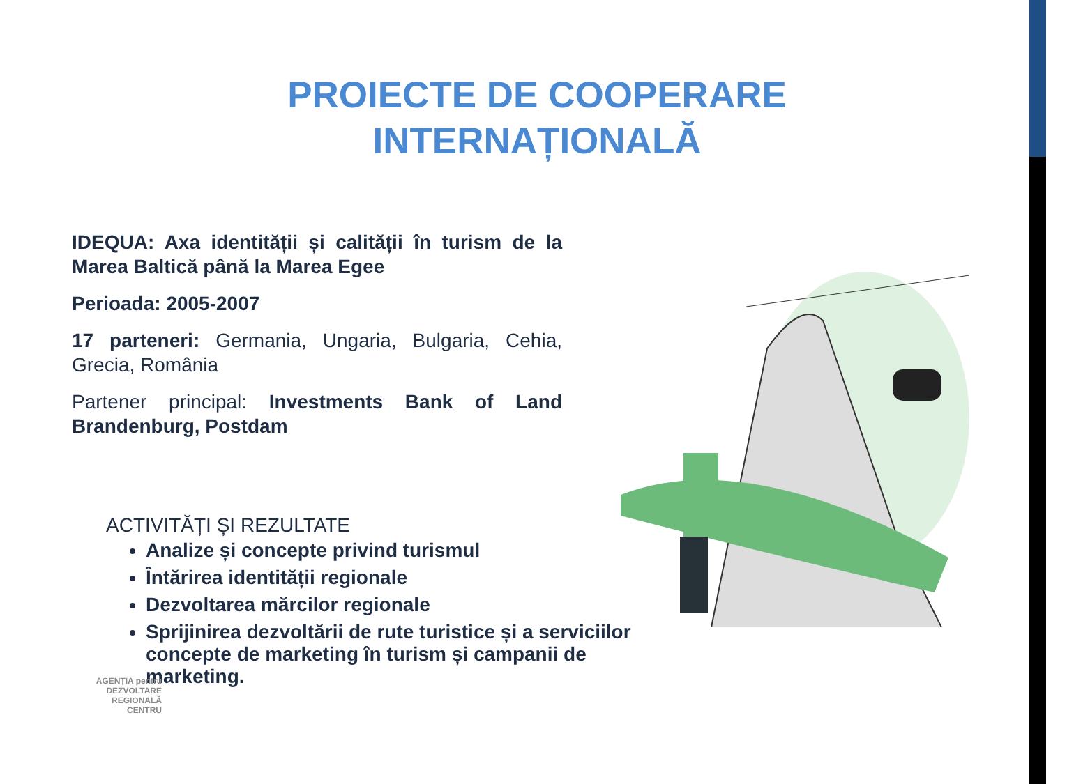PROIECTE DE COOPERARE
INTERNAȚIONALĂ
IDEQUA: Axa identității și calității în turism de la Marea Baltică până la Marea Egee
Perioada: 2005-2007
17 parteneri: Germania, Ungaria, Bulgaria, Cehia, Grecia, România
Partener principal: Investments Bank of Land Brandenburg, Postdam
ACTIVITĂȚI ȘI REZULTATE
Analize și concepte privind turismul
Întărirea identității regionale
Dezvoltarea mărcilor regionale
Sprijinirea dezvoltării de rute turistice și a serviciilor concepte de marketing în turism și campanii de marketing.
AGENȚIA pentru
DEZVOLTARE
REGIONALĂ
CENTRU